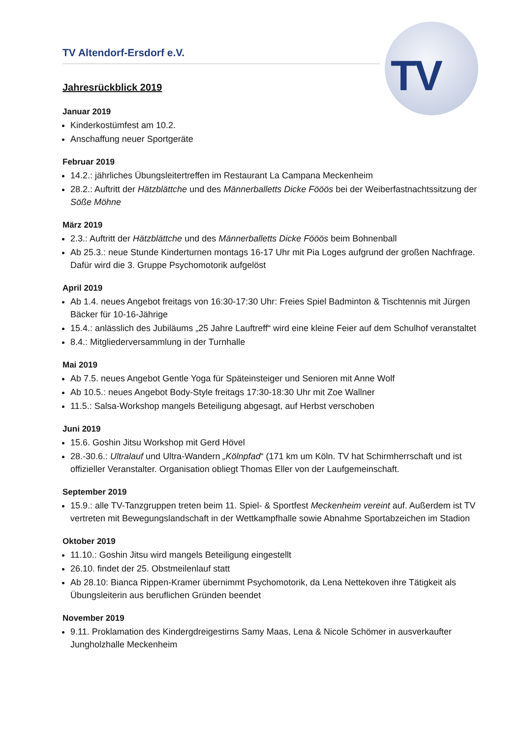TV
TV Altendorf-Ersdorf e.V.
Jahresrückblick 2019
Januar 2019
Kinderkostümfest am 10.2.
Anschaffung neuer Sportgeräte
Februar 2019
14.2.: jährliches Übungsleitertreffen im Restaurant La Campana Meckenheim
28.2.: Auftritt der Hätzblättche und des Männerballetts Dicke Fööös bei der Weiberfastnachtssitzung der Söße Möhne
März 2019
2.3.: Auftritt der Hätzblättche und des Männerballetts Dicke Fööös beim Bohnenball
Ab 25.3.: neue Stunde Kinderturnen montags 16-17 Uhr mit Pia Loges aufgrund der großen Nachfrage. Dafür wird die 3. Gruppe Psychomotorik aufgelöst
April 2019
Ab 1.4. neues Angebot freitags von 16:30-17:30 Uhr: Freies Spiel Badminton & Tischtennis mit Jürgen Bäcker für 10-16-Jährige
15.4.: anlässlich des Jubiläums „25 Jahre Lauftreff“ wird eine kleine Feier auf dem Schulhof veranstaltet
8.4.: Mitgliederversammlung in der Turnhalle
Mai 2019
Ab 7.5. neues Angebot Gentle Yoga für Späteinsteiger und Senioren mit Anne Wolf
Ab 10.5.: neues Angebot Body-Style freitags 17:30-18:30 Uhr mit Zoe Wallner
11.5.: Salsa-Workshop mangels Beteiligung abgesagt, auf Herbst verschoben
Juni 2019
15.6. Goshin Jitsu Workshop mit Gerd Hövel
28.-30.6.: Ultralauf und Ultra-Wandern „Kölnpfad“ (171 km um Köln. TV hat Schirmherrschaft und ist offizieller Veranstalter. Organisation obliegt Thomas Eller von der Laufgemeinschaft.
September 2019
15.9.: alle TV-Tanzgruppen treten beim 11. Spiel- & Sportfest Meckenheim vereint auf. Außerdem ist TV vertreten mit Bewegungslandschaft in der Wettkampfhalle sowie Abnahme Sportabzeichen im Stadion
Oktober 2019
11.10.: Goshin Jitsu wird mangels Beteiligung eingestellt
26.10. findet der 25. Obstmeilenlauf statt
Ab 28.10: Bianca Rippen-Kramer übernimmt Psychomotorik, da Lena Nettekoven ihre Tätigkeit als Übungsleiterin aus beruflichen Gründen beendet
November 2019
9.11. Proklamation des Kindergdreigestirns Samy Maas, Lena & Nicole Schömer in ausverkaufter Jungholzhalle Meckenheim